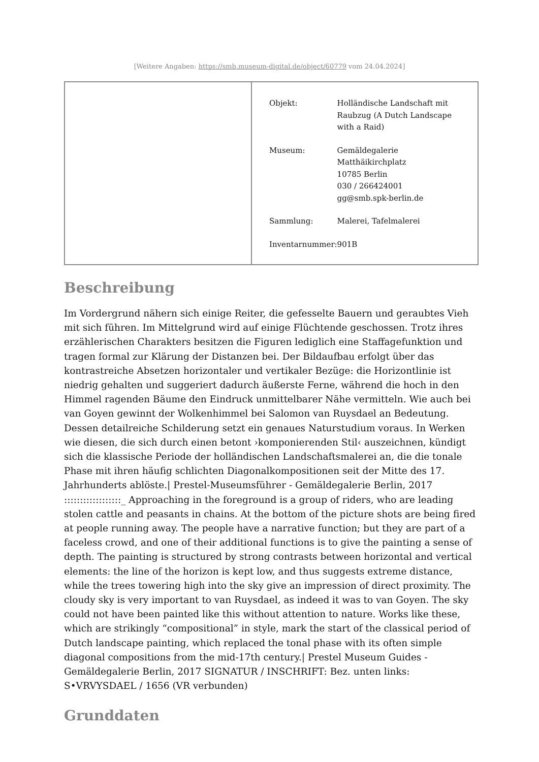[Weitere Angaben: https://smb.museum-digital.de/object/60779 vom 24.04.2024]
| Objekt: | Holländische Landschaft mit Raubzug (A Dutch Landscape with a Raid) |
| Museum: | Gemäldegalerie Matthäikirchplatz 10785 Berlin 030 / 266424001 gg@smb.spk-berlin.de |
| Sammlung: | Malerei, Tafelmalerei |
| Inventarnummer: | 901B |
Beschreibung
Im Vordergrund nähern sich einige Reiter, die gefesselte Bauern und geraubtes Vieh mit sich führen. Im Mittelgrund wird auf einige Flüchtende geschossen. Trotz ihres erzählerischen Charakters besitzen die Figuren lediglich eine Staffagefunktion und tragen formal zur Klärung der Distanzen bei. Der Bildaufbau erfolgt über das kontrastreiche Absetzen horizontaler und vertikaler Bezüge: die Horizontlinie ist niedrig gehalten und suggeriert dadurch äußerste Ferne, während die hoch in den Himmel ragenden Bäume den Eindruck unmittelbarer Nähe vermitteln. Wie auch bei van Goyen gewinnt der Wolkenhimmel bei Salomon van Ruysdael an Bedeutung. Dessen detailreiche Schilderung setzt ein genaues Naturstudium voraus. In Werken wie diesen, die sich durch einen betont ›komponierenden Stil‹ auszeichnen, kündigt sich die klassische Periode der holländischen Landschaftsmalerei an, die die tonale Phase mit ihren häufig schlichten Diagonalkompositionen seit der Mitte des 17. Jahrhunderts ablöste.| Prestel-Museumsführer - Gemäldegalerie Berlin, 2017 ::::::::::::::::::_ Approaching in the foreground is a group of riders, who are leading stolen cattle and peasants in chains. At the bottom of the picture shots are being fired at people running away. The people have a narrative function; but they are part of a faceless crowd, and one of their additional functions is to give the painting a sense of depth. The painting is structured by strong contrasts between horizontal and vertical elements: the line of the horizon is kept low, and thus suggests extreme distance, while the trees towering high into the sky give an impression of direct proximity. The cloudy sky is very important to van Ruysdael, as indeed it was to van Goyen. The sky could not have been painted like this without attention to nature. Works like these, which are strikingly “compositional” in style, mark the start of the classical period of Dutch landscape painting, which replaced the tonal phase with its often simple diagonal compositions from the mid-17th century.| Prestel Museum Guides - Gemäldegalerie Berlin, 2017 SIGNATUR / INSCHRIFT: Bez. unten links: S•VRVYSDAEL / 1656 (VR verbunden)
Grunddaten